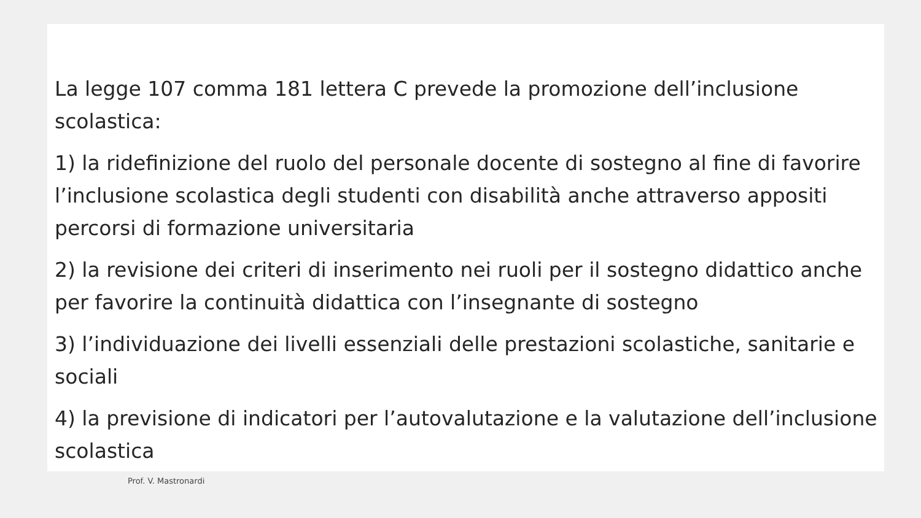La legge 107 comma 181 lettera C prevede la promozione dell’inclusione scolastica:
1) la ridefinizione del ruolo del personale docente di sostegno al fine di favorire l’inclusione scolastica degli studenti con disabilità anche attraverso appositi percorsi di formazione universitaria
2) la revisione dei criteri di inserimento nei ruoli per il sostegno didattico anche per favorire la continuità didattica con l’insegnante di sostegno
3) l’individuazione dei livelli essenziali delle prestazioni scolastiche, sanitarie e sociali
4) la previsione di indicatori per l’autovalutazione e la valutazione dell’inclusione scolastica
Prof. V. Mastronardi